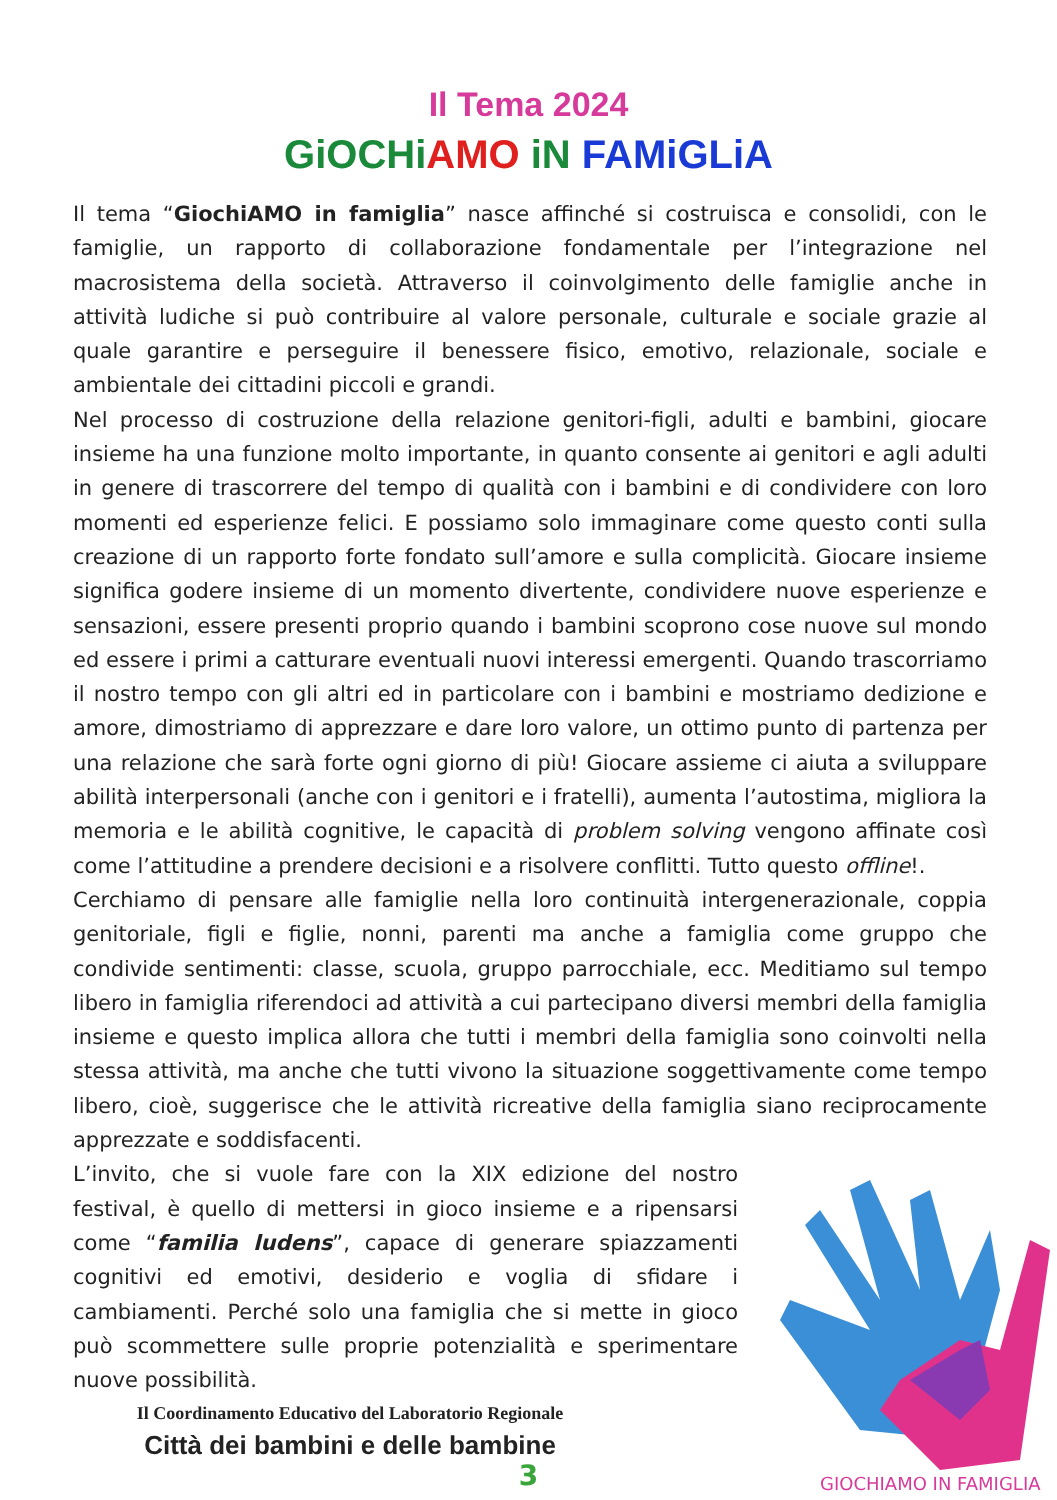Il Tema 2024
GiOCHi AMO iN FAMiGLiA
Il tema “GiochiAMO in famiglia” nasce affinché si costruisca e consolidi, con le famiglie, un rapporto di collaborazione fondamentale per l’integrazione nel macrosistema della società. Attraverso il coinvolgimento delle famiglie anche in attività ludiche si può contribuire al valore personale, culturale e sociale grazie al quale garantire e perseguire il benessere fisico, emotivo, relazionale, sociale e ambientale dei cittadini piccoli e grandi.
Nel processo di costruzione della relazione genitori-figli, adulti e bambini, giocare insieme ha una funzione molto importante, in quanto consente ai genitori e agli adulti in genere di trascorrere del tempo di qualità con i bambini e di condividere con loro momenti ed esperienze felici. E possiamo solo immaginare come questo conti sulla creazione di un rapporto forte fondato sull’amore e sulla complicità. Giocare insieme significa godere insieme di un momento divertente, condividere nuove esperienze e sensazioni, essere presenti proprio quando i bambini scoprono cose nuove sul mondo ed essere i primi a catturare eventuali nuovi interessi emergenti. Quando trascorriamo il nostro tempo con gli altri ed in particolare con i bambini e mostriamo dedizione e amore, dimostriamo di apprezzare e dare loro valore, un ottimo punto di partenza per una relazione che sarà forte ogni giorno di più! Giocare assieme ci aiuta a sviluppare abilità interpersonali (anche con i genitori e i fratelli), aumenta l’autostima, migliora la memoria e le abilità cognitive, le capacità di problem solving vengono affinate così come l’attitudine a prendere decisioni e a risolvere conflitti. Tutto questo offline!.
Cerchiamo di pensare alle famiglie nella loro continuità intergenerazionale, coppia genitoriale, figli e figlie, nonni, parenti ma anche a famiglia come gruppo che condivide sentimenti: classe, scuola, gruppo parrocchiale, ecc. Meditiamo sul tempo libero in famiglia riferendoci ad attività a cui partecipano diversi membri della famiglia insieme e questo implica allora che tutti i membri della famiglia sono coinvolti nella stessa attività, ma anche che tutti vivono la situazione soggettivamente come tempo libero, cioè, suggerisce che le attività ricreative della famiglia siano reciprocamente apprezzate e soddisfacenti.
L’invito, che si vuole fare con la XIX edizione del nostro festival, è quello di mettersi in gioco insieme e a ripensarsi come “familia ludens”, capace di generare spiazzamenti cognitivi ed emotivi, desiderio e voglia di sfidare i cambiamenti. Perché solo una famiglia che si mette in gioco può scommettere sulle proprie potenzialità e sperimentare nuove possibilità.
Il Coordinamento Educativo del Laboratorio Regionale
Città dei bambini e delle bambine
3
GIOCHIAMO IN FAMIGLIA